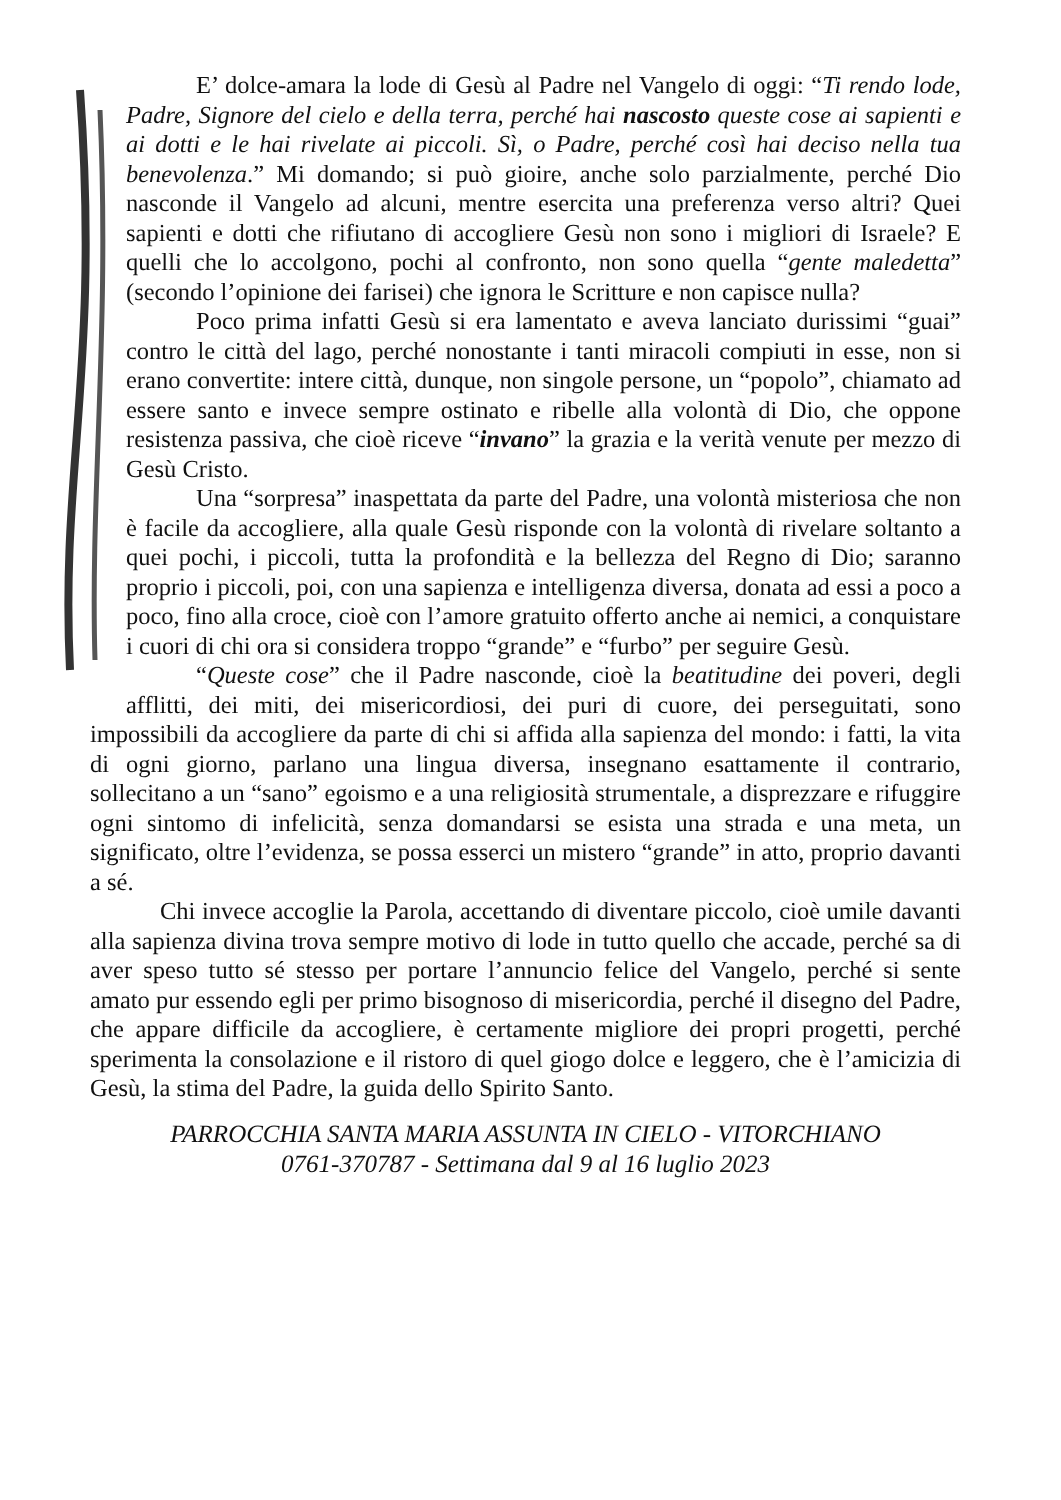E’ dolce-amara la lode di Gesù al Padre nel Vangelo di oggi: “Ti rendo lode, Padre, Signore del cielo e della terra, perché hai nascosto queste cose ai sapienti e ai dotti e le hai rivelate ai piccoli. Sì, o Padre, perché così hai deciso nella tua benevolenza.” Mi domando; si può gioire, anche solo parzialmente, perché Dio nasconde il Vangelo ad alcuni, mentre esercita una preferenza verso altri? Quei sapienti e dotti che rifiutano di accogliere Gesù non sono i migliori di Israele? E quelli che lo accolgono, pochi al confronto, non sono quella “gente maledetta” (secondo l’opinione dei farisei) che ignora le Scritture e non capisce nulla?
Poco prima infatti Gesù si era lamentato e aveva lanciato durissimi “guai” contro le città del lago, perché nonostante i tanti miracoli compiuti in esse, non si erano convertite: intere città, dunque, non singole persone, un “popolo”, chiamato ad essere santo e invece sempre ostinato e ribelle alla volontà di Dio, che oppone resistenza passiva, che cioè riceve “invano” la grazia e la verità venute per mezzo di Gesù Cristo.
Una “sorpresa” inaspettata da parte del Padre, una volontà misteriosa che non è facile da accogliere, alla quale Gesù risponde con la volontà di rivelare soltanto a quei pochi, i piccoli, tutta la profondità e la bellezza del Regno di Dio; saranno proprio i piccoli, poi, con una sapienza e intelligenza diversa, donata ad essi a poco a poco, fino alla croce, cioè con l’amore gratuito offerto anche ai nemici, a conquistare i cuori di chi ora si considera troppo “grande” e “furbo” per seguire Gesù.
“Queste cose” che il Padre nasconde, cioè la beatitudine dei poveri, degli afflitti, dei miti, dei misericordiosi, dei puri di cuore, dei perseguitati, sono impossibili da accogliere da parte di chi si affida alla sapienza del mondo: i fatti, la vita di ogni giorno, parlano una lingua diversa, insegnano esattamente il contrario, sollecitano a un “sano” egoismo e a una religiosità strumentale, a disprezzare e rifuggire ogni sintomo di infelicità, senza domandarsi se esista una strada e una meta, un significato, oltre l’evidenza, se possa esserci un mistero “grande” in atto, proprio davanti a sé.
Chi invece accoglie la Parola, accettando di diventare piccolo, cioè umile davanti alla sapienza divina trova sempre motivo di lode in tutto quello che accade, perché sa di aver speso tutto sé stesso per portare l’annuncio felice del Vangelo, perché si sente amato pur essendo egli per primo bisognoso di misericordia, perché il disegno del Padre, che appare difficile da accogliere, è certamente migliore dei propri progetti, perché sperimenta la consolazione e il ristoro di quel giogo dolce e leggero, che è l’amicizia di Gesù, la stima del Padre, la guida dello Spirito Santo.
PARROCCHIA SANTA MARIA ASSUNTA IN CIELO - VITORCHIANO
0761-370787 - Settimana dal 9 al 16 luglio 2023